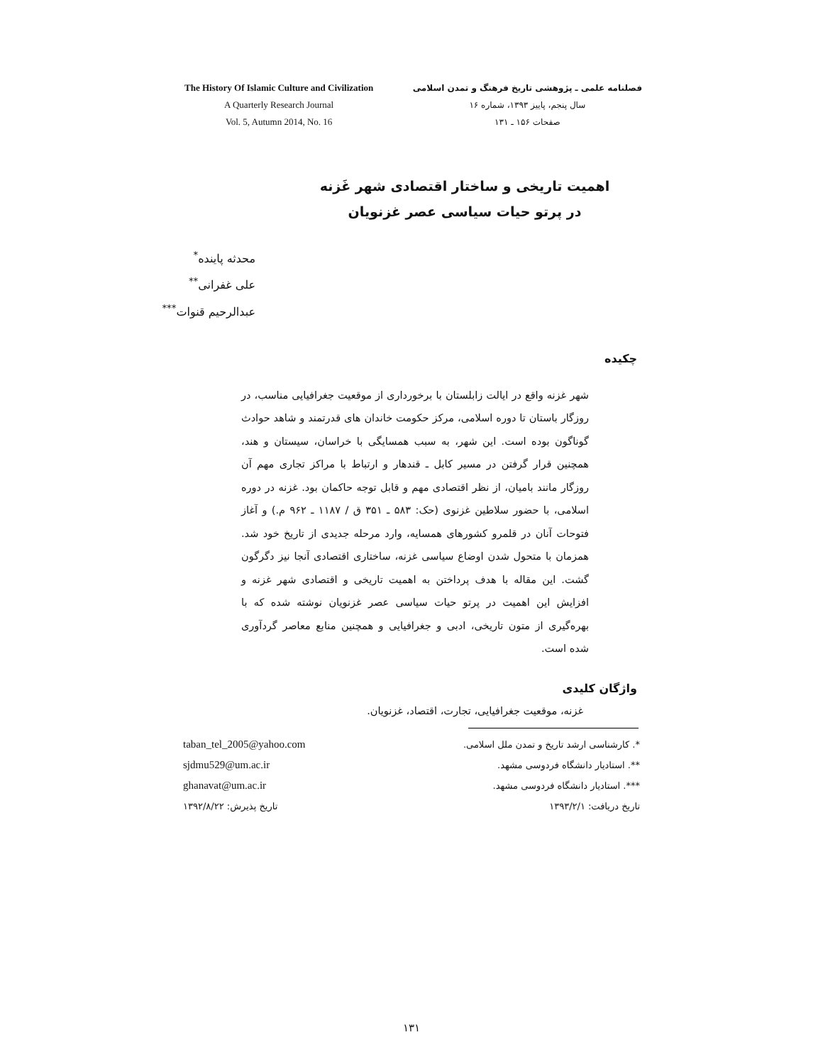The History Of Islamic Culture and Civilization
A Quarterly Research Journal
Vol. 5, Autumn 2014, No. 16
فصلنامه علمی ـ پژوهشی تاریخ فرهنگ و تمدن اسلامی
سال پنجم، پاییز ۱۳۹۳، شماره ۱۶
صفحات ۱۵۶ ـ ۱۳۱
اهمیت تاریخی و ساختار اقتصادی شهر غَزنه
در پرتو حیات سیاسی عصر غزنویان
محدثه پاینده<sup>*</sup>
علی غفرانی<sup>**</sup>
عبدالرحیم قنوات<sup>***</sup>
چکیده
شهر غزنه واقع در ایالت زابلستان با برخورداری از موقعیت جغرافیایی مناسب، در روزگار باستان تا دوره اسلامی، مرکز حکومت خاندان های قدرتمند و شاهد حوادث گوناگون بوده است. این شهر، به سبب همسایگی با خراسان، سیستان و هند، همچنین قرار گرفتن در مسیر کابل ـ قندهار و ارتباط با مراکز تجاری مهم آن روزگار مانند بامیان، از نظر اقتصادی مهم و قابل توجه حاکمان بود. غزنه در دوره اسلامی، با حضور سلاطین غزنوی (حک: ۵۸۳ ـ ۳۵۱ ق / ۱۱۸۷ ـ ۹۶۲ م.) و آغاز فتوحات آنان در قلمرو کشورهای همسایه، وارد مرحله جدیدی از تاریخ خود شد. همزمان با متحول شدن اوضاع سیاسی غزنه، ساختاری اقتصادی آنجا نیز دگرگون گشت. این مقاله با هدف پرداختن به اهمیت تاریخی و اقتصادی شهر غزنه و افزایش این اهمیت در پرتو حیات سیاسی عصر غزنویان نوشته شده که با بهره‌گیری از متون تاریخی، ادبی و جغرافیایی و همچنین منابع معاصر گردآوری شده است.
واژگان کلیدی
غزنه، موقعیت جغرافیایی، تجارت، اقتصاد، غزنویان.
taban_tel_2005@yahoo.com
sjdmu529@um.ac.ir
ghanavat@um.ac.ir
تاریخ پذیرش: ۱۳۹۲/۸/۲۲
*. کارشناسی ارشد تاریخ و تمدن ملل اسلامی.
**. استادیار دانشگاه فردوسی مشهد.
***. استادیار دانشگاه فردوسی مشهد.
تاریخ دریافت: ۱۳۹۳/۲/۱
۱۳۱